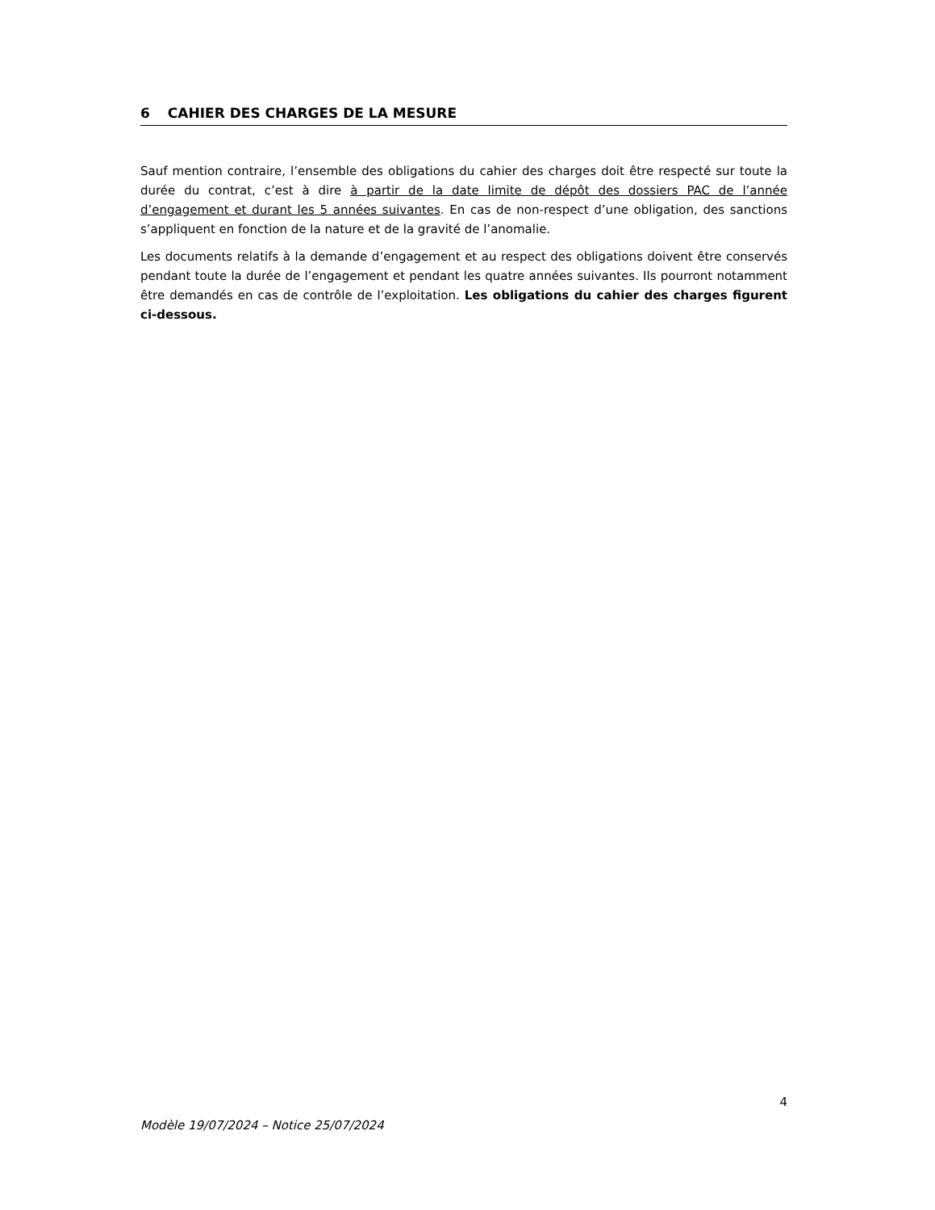6 CAHIER DES CHARGES DE LA MESURE
Sauf mention contraire, l’ensemble des obligations du cahier des charges doit être respecté sur toute la durée du contrat, c’est à dire à partir de la date limite de dépôt des dossiers PAC de l’année d’engagement et durant les 5 années suivantes. En cas de non-respect d’une obligation, des sanctions s’appliquent en fonction de la nature et de la gravité de l’anomalie.
Les documents relatifs à la demande d’engagement et au respect des obligations doivent être conservés pendant toute la durée de l’engagement et pendant les quatre années suivantes. Ils pourront notamment être demandés en cas de contrôle de l’exploitation. Les obligations du cahier des charges figurent ci-dessous.
4
Modèle 19/07/2024 – Notice 25/07/2024